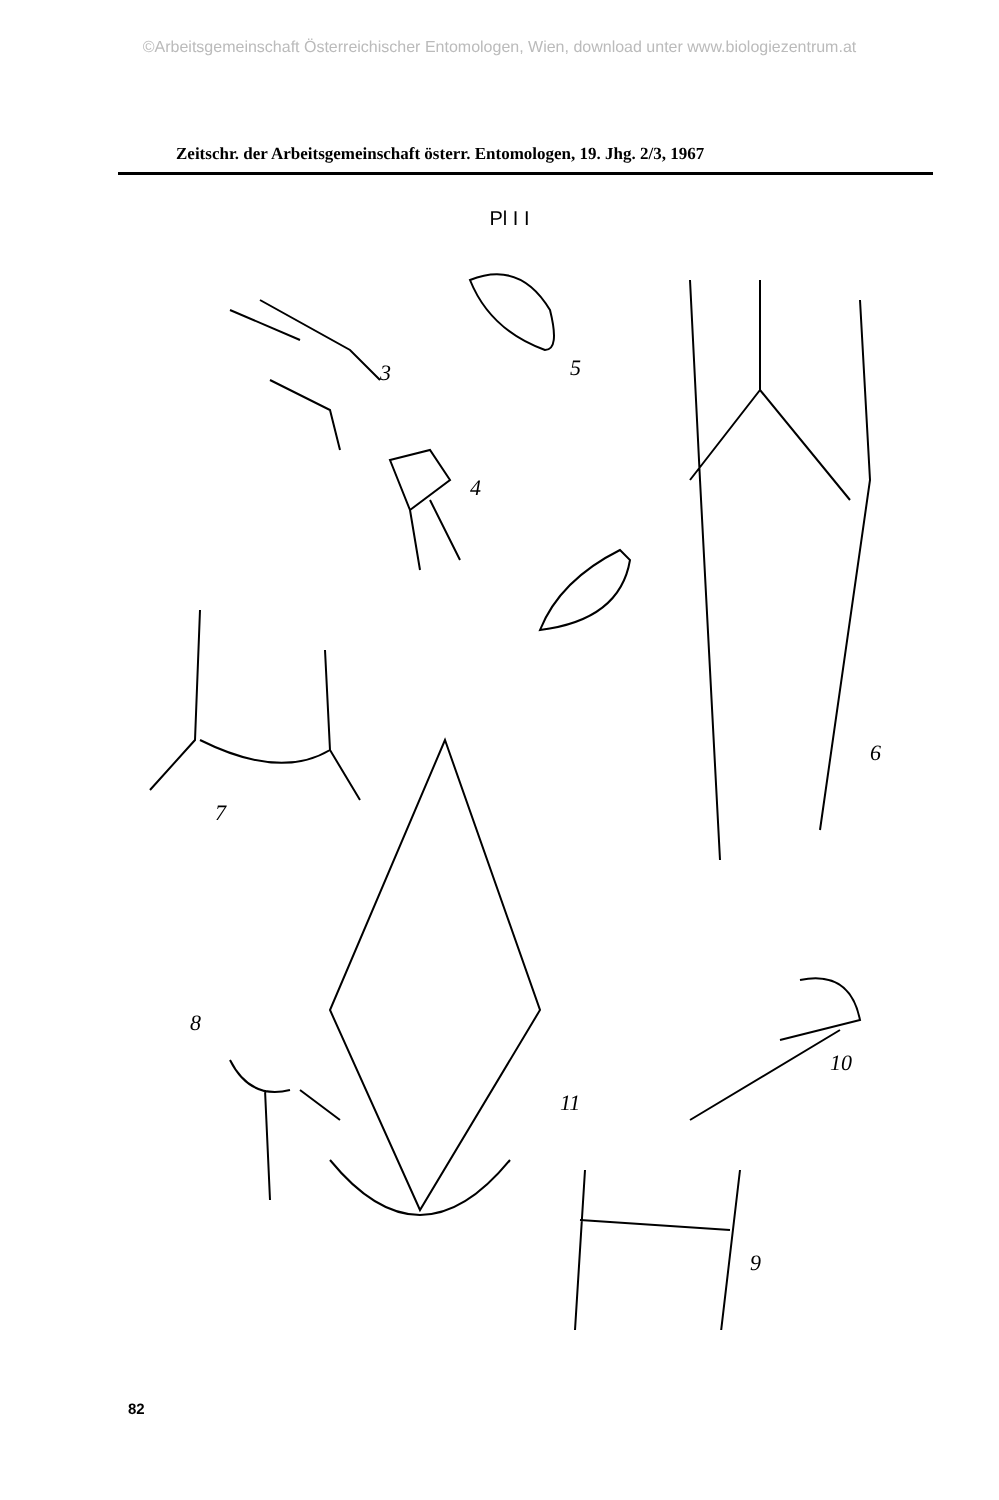©Arbeitsgemeinschaft Österreichischer Entomologen, Wien, download unter www.biologiezentrum.at
Zeitschr. der Arbeitsgemeinschaft österr. Entomologen, 19. Jhg. 2/3, 1967
Pl I I
3
5
4
6
7
11
8
10
9
82